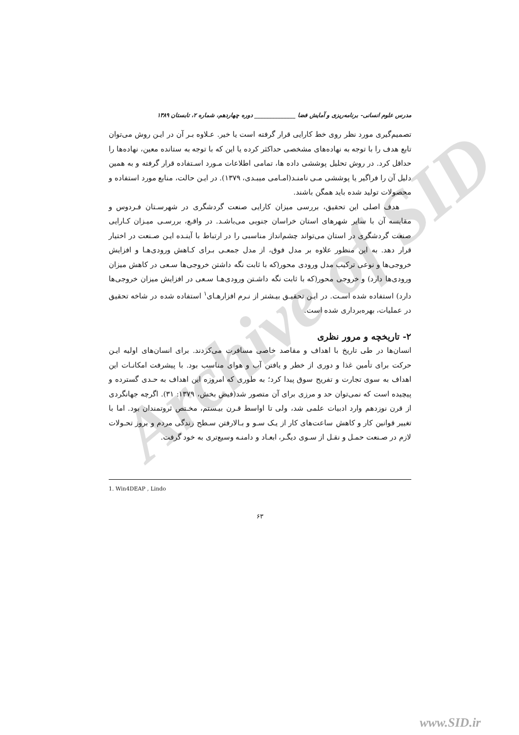Archive of SID
مدرس علوم انسانی- برنامه‌ریزی و آمایش فضا ______________ دوره چهاردهم، شماره ۲، تابستان ۱۳۸۹
تصمیم‌گیری مورد نظر روی خط کارایی قرار گرفته است یا خیر. عـلاوه بـر آن در ایـن روش می‌توان تابع هدف را با توجه به نهاده‌های مشخصی حداکثر کرده یا این که با توجه به ستانده معین، نهاده‌ها را حداقل کرد. در روش تحلیل پوششی داده ها، تمامی اطلاعات مـورد اسـتفاده قرار گرفته و به همین دلیل آن را فراگیر یا پوششی مـی نامنـد(امـامی میبـدی، ۱۳۷۹). در ایـن حالت، منابع مورد استفاده و محصولات تولید شده باید همگن باشند.
هدف اصلی این تحقیق، بررسی میزان کارایی صنعت گردشگری در شهرسـتان فـردوس و مقایسه آن با سایر شهرهای استان خراسان جنوبی می‌باشـد. در واقـع، بررسـی میـزان کـارایی صنعت گردشگری در استان می‌تواند چشم‌انداز مناسبی را در ارتباط با آینـده ایـن صـنعت در اختیار قرار دهد. به این منظور علاوه بر مدل فوق، از مدل جمعـی بـرای کـاهش ورودی‌هـا و افزایش خروجی‌ها و نوعی ترکیب مدل ورودی محور(که با ثابت نگه داشتن خروجی‌ها سـعی در کاهش میزان ورودی‌ها دارد) و خروجی محور(که با ثابت نگه داشـتن ورودی‌هـا سـعی در افزایش میزان خروجی‌ها دارد) استفاده شده اسـت. در ایـن تحقیـق بیـشتر از نـرم افزارهـای<sup>۱</sup> استفاده شده در شاخه تحقیق در عملیات، بهره‌برداری شده است.
۲- تاریخچه و مرور نظری
انسان‌ها در طی تاریخ با اهداف و مقاصد خاصی مسافرت می‌کردند. برای انسان‌های اولیه ایـن حرکت برای تأمین غذا و دوری از خطر و یافتن آب و هوای مناسب بود. با پیشرفت امکانـات این اهداف به سوی تجارت و تفریح سوق پیدا کرد؛ به طوری که امروزه این اهداف به حـدی گسترده و پیچیده است که نمی‌توان حد و مرزی برای آن متصور شد(فیض بخش، ۱۳۷۹: ۳۱). اگرچه جهانگردی از قرن نوزدهم وارد ادبیات علمی شد، ولی تا اواسط قـرن بیـستم، مخـتص ثروتمندان بود. اما با تغییر قوانین کار و کاهش ساعت‌های کار از یـک سـو و بـالارفتن سـطح زندگی مردم و بروز تحـولات لازم در صـنعت حمـل و نقـل از سـوی دیگـر، ابعـاد و دامنـه وسیع‌تری به خود گرفت.
1. Win4DEAP , Lindo
۶۳
www.SID.ir